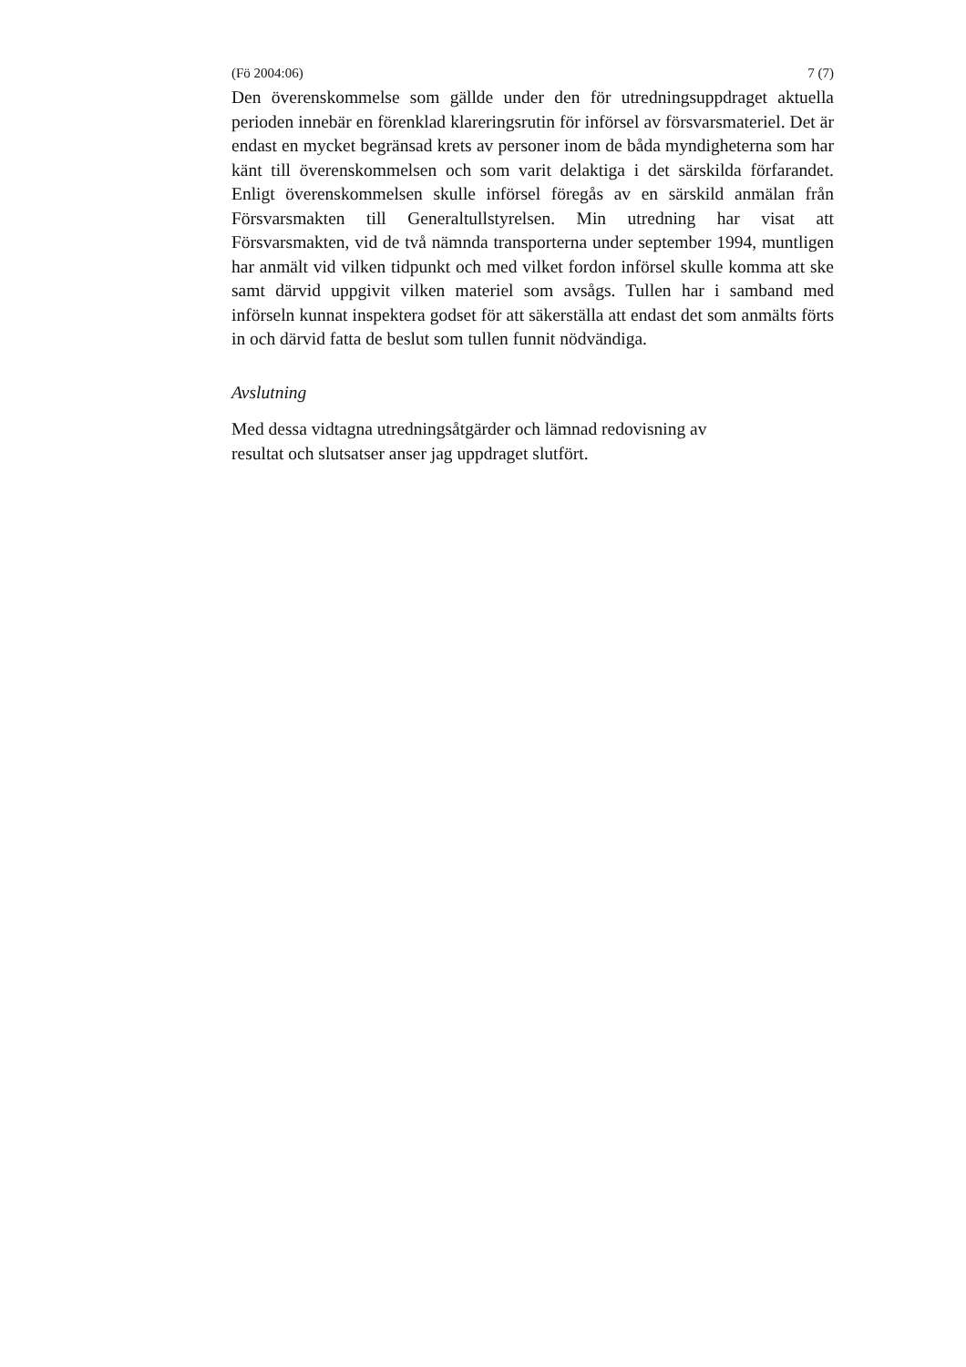(Fö 2004:06) 7 (7)
Den överenskommelse som gällde under den för utredningsuppdraget aktuella perioden innebär en förenklad klareringsrutin för införsel av försvarsmateriel. Det är endast en mycket begränsad krets av personer inom de båda myndigheterna som har känt till överenskommelsen och som varit delaktiga i det särskilda förfarandet. Enligt överenskommelsen skulle införsel föregås av en särskild anmälan från Försvarsmakten till Generaltullstyrelsen. Min utredning har visat att Försvarsmakten, vid de två nämnda transporterna under september 1994, muntligen har anmält vid vilken tidpunkt och med vilket fordon införsel skulle komma att ske samt därvid uppgivit vilken materiel som avsågs. Tullen har i samband med införseln kunnat inspektera godset för att säkerställa att endast det som anmälts förts in och därvid fatta de beslut som tullen funnit nödvändiga.
Avslutning
Med dessa vidtagna utredningsåtgärder och lämnad redovisning av
resultat och slutsatser anser jag uppdraget slutfört.